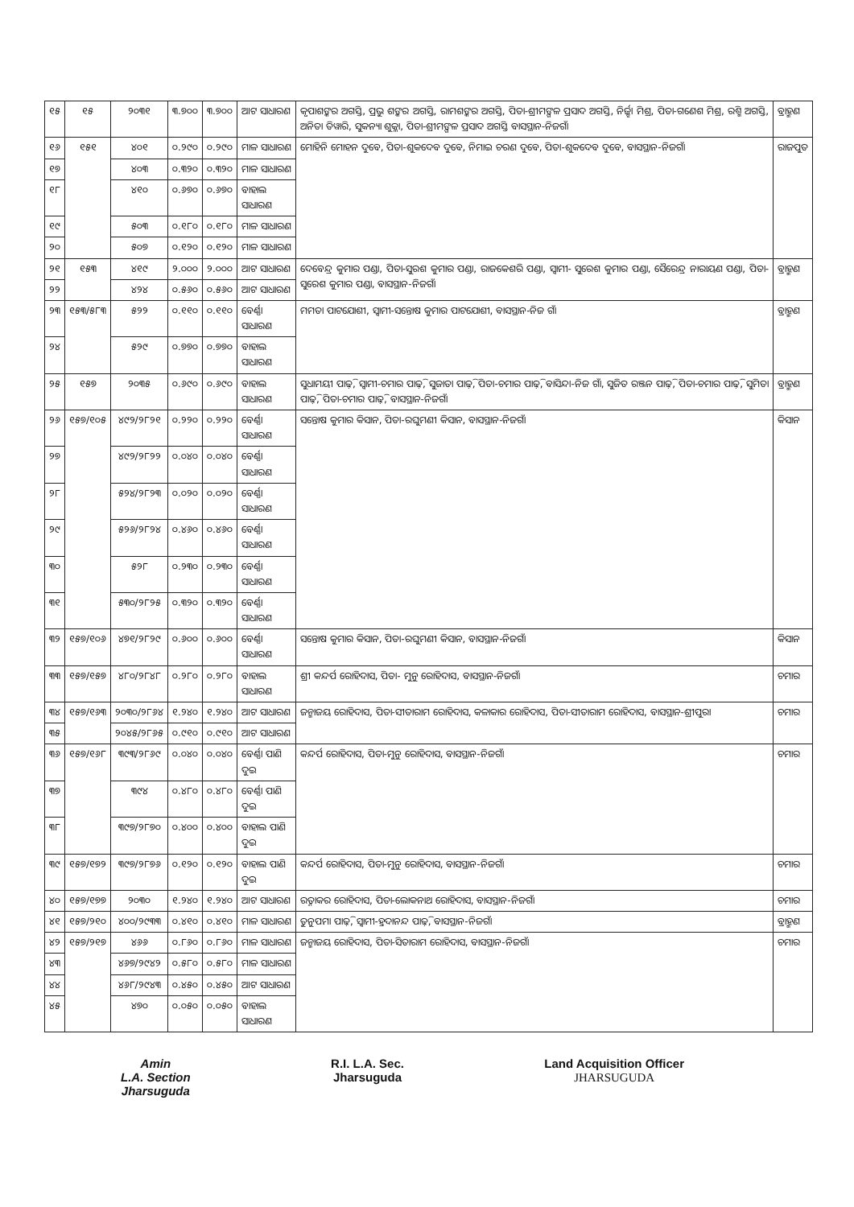| ୧୫ | ୧୫ | ୨୦୩୧ | ୩.୭୦୦ | ୩.୭୦୦ | ଆଟ ସାଧାରଣ | କୃପାଶଙ୍କର ଅଗସ୍ତି, ପ୍ରଭୁ ଶଙ୍କର ଅଗସ୍ତି, ରାମଶଙ୍କର ଅଗସ୍ତି, ପିତା-ଶ୍ରୀମଙ୍ଗଳ ପ୍ରସାଦ ଅଗସ୍ତି, ନିର୍ଜ୍ଝା ମିଶ୍ର, ପିତା-ଗଣେଶ ମିଶ୍ର, ରଶ୍ମି ଅଗସ୍ତି, ଅନିତା ତିୱାରି, ସୁକନ୍ୟା ଶୁକ୍ଳା, ପିତା-ଶ୍ରୀମଙ୍ଗଳ ପ୍ରସାଦ ଅଗସ୍ତି ବାସସ୍ଥାନ-ନିଜଗାଁ | ବ୍ରାହ୍ମଣ |
| ୧୬ | ୧୫୧ | ୪୦୧ | ୦.୨୯୦ | ୦.୨୯୦ | ମାଳ ସାଧାରଣ | ମୋହିନି ମୋହନ ଦୁବେ, ପିତା-ଶୁକଦେବ ଦୁବେ, ନିମାଇ ଚରଣ ଦୁବେ, ପିତା-ଶୁକଦେବ ଦୁବେ, ବାସସ୍ଥାନ-ନିଜଗାଁ | ରାଜପୁତ |
| ୧୭ | | ୪୦୩ | ୦.୩୨୦ | ୦.୩୨୦ | ମାଳ ସାଧାରଣ | | |
| ୧୮ | | ୪୧୦ | ୦.୬୭୦ | ୦.୬୭୦ | ବାହାଲ ସାଧାରଣ | | |
| ୧୯ | | ୫୦୩ | ୦.୧୮୦ | ୦.୧୮୦ | ମାଳ ସାଧାରଣ | | |
| ୨୦ | | ୫୦୭ | ୦.୧୨୦ | ୦.୧୨୦ | ମାଳ ସାଧାରଣ | | |
| ୨୧ | ୧୫୩ | ୪୧୯ | ୨.୦୦୦ | ୨.୦୦୦ | ଆଟ ସାଧାରଣ | ଦେବେନ୍ଦ୍ର କୁମାର ପଣ୍ଡା, ପିତା-ସୁରଶ କୁମାର ପଣ୍ଡା, ରାଜକେଶରି ପଣ୍ଡା, ସ୍ୱାମୀ- ସୁରେଶ କୁମାର ପଣ୍ଡା, ସୈରେନ୍ଦ୍ର ନାରାୟଣ ପଣ୍ଡା, ପିତା-ସୁରେଶ କୁମାର ପଣ୍ଡା, ବାସସ୍ଥାନ-ନିଜଗାଁ | ବ୍ରାହ୍ମଣ |
| ୨୨ | | ୪୨୪ | ୦.୫୬୦ | ୦.୫୬୦ | ଆଟ ସାଧାରଣ | | |
| ୨୩ | ୧୫୩/୫୮୩ | ୫୨୨ | ୦.୧୧୦ | ୦.୧୧୦ | ବେର୍ଣ୍ଣା ସାଧାରଣ | ମମତା ପାଟଯୋଶୀ, ସ୍ୱାମୀ-ସନ୍ତୋଷ କୁମାର ପାଟଯୋଶୀ, ବାସସ୍ଥାନ-ନିଜ ଗାଁ | ବ୍ରାହ୍ମଣ |
| ୨୪ | | ୫୨୯ | ୦.୭୭୦ | ୦.୭୭୦ | ବାହାଲ ସାଧାରଣ | | |
| ୨୫ | ୧୫୭ | ୨୦୩୫ | ୦.୬୯୦ | ୦.୬୯୦ | ବାହାଲ ସାଧାରଣ | ସୁଧାମୟୀ ପାଢ଼ି, ସ୍ୱାମୀ-ଚମାର ପାଢ଼ି, ସୁଜାତା ପାଢ଼ି, ପିତା-ଚମାର ପାଢ଼ି, ବାସିନ୍ଦା-ନିଜ ଗାଁ, ସୁଜିତ ରଞ୍ଜନ ପାଢ଼ି, ପିତା-ଚମାର ପାଢ଼ି, ସୁମିତା ପାଢ଼ି, ପିତା-ଚମାର ପାଢ଼ି, ବାସସ୍ଥାନ-ନିଜଗାଁ | ବ୍ରାହ୍ମଣ |
| ୨୬ | ୧୫୭/୧୦୫ | ୪୯୨/୨୮୨୧ | ୦.୨୨୦ | ୦.୨୨୦ | ବେର୍ଣ୍ଣା ସାଧାରଣ | ସନ୍ତୋଷ କୁମାର କିସାନ, ପିତା-ରଘୁମଣୀ କିସାନ, ବାସସ୍ଥାନ-ନିଜଗାଁ | କିସାନ |
| ୨୭ | | ୪୯୨/୨୮୨୨ | ୦.୦୪୦ | ୦.୦୪୦ | ବେର୍ଣ୍ଣା ସାଧାରଣ | | |
| ୨୮ | | ୫୨୪/୨୮୨୩ | ୦.୦୨୦ | ୦.୦୨୦ | ବେର୍ଣ୍ଣା ସାଧାରଣ | | |
| ୨୯ | | ୫୨୬/୨୮୨୪ | ୦.୪୬୦ | ୦.୪୬୦ | ବେର୍ଣ୍ଣା ସାଧାରଣ | | |
| ୩୦ | | ୫୨୮ | ୦.୨୩୦ | ୦.୨୩୦ | ବେର୍ଣ୍ଣା ସାଧାରଣ | | |
| ୩୧ | | ୫୩୦/୨୮୨୫ | ୦.୩୨୦ | ୦.୩୨୦ | ବେର୍ଣ୍ଣା ସାଧାରଣ | | |
| ୩୨ | ୧୫୭/୧୦୬ | ୪୭୧/୨୮୨୯ | ୦.୬୦୦ | ୦.୬୦୦ | ବେର୍ଣ୍ଣା ସାଧାରଣ | ସନ୍ତୋଷ କୁମାର କିସାନ, ପିତା-ରଘୁମଣୀ କିସାନ, ବାସସ୍ଥାନ-ନିଜଗାଁ | କିସାନ |
| ୩୩ | ୧୫୭/୧୫୭ | ୪୮୦/୨୮୪୮ | ୦.୨୮୦ | ୦.୨୮୦ | ବାହାଲ ସାଧାରଣ | ଶ୍ରୀ କନ୍ଦର୍ପ ରୋହିଦାସ, ପିତା- ମୁନୁ ରୋହିଦାସ, ବାସସ୍ଥାନ-ନିଜଗାଁ | ଚମାର |
| ୩୪ | ୧୫୭/୧୬୩ | ୨୦୩୦/୨୮୬୪ | ୧.୨୪୦ | ୧.୨୪୦ | ଆଟ ସାଧାରଣ | ଜନ୍ମାଜୟ ରୋହିଦାସ, ପିତା-ସୀତାରାମ ରୋହିଦାସ, କଳାକାର ରୋହିଦାସ, ପିତା-ସୀତାରାମ ରୋହିଦାସ, ବାସସ୍ଥାନ-ଶ୍ରୀପୁରା | ଚମାର |
| ୩୫ | | ୨୦୪୫/୨୮୬୫ | ୦.୯୧୦ | ୦.୯୧୦ | ଆଟ ସାଧାରଣ | | |
| ୩୬ | ୧୫୭/୧୬୮ | ୩୯୩/୨୮୬୯ | ୦.୦୪୦ | ୦.୦୪୦ | ବେର୍ଣ୍ଣା ପାଣି ଦୁଇ | କନ୍ଦର୍ପ ରୋହିଦାସ, ପିତା-ମୁନୁ ରୋହିଦାସ, ବାସସ୍ଥାନ-ନିଜଗାଁ | ଚମାର |
| ୩୭ | | ୩୯୪ | ୦.୪୮୦ | ୦.୪୮୦ | ବେର୍ଣ୍ଣା ପାଣି ଦୁଇ | | |
| ୩୮ | | ୩୯୭/୨୮୭୦ | ୦.୪୦୦ | ୦.୪୦୦ | ବାହାଲ ପାଣି ଦୁଇ | | |
| ୩୯ | ୧୫୭/୧୭୨ | ୩୯୭/୨୮୭୬ | ୦.୧୨୦ | ୦.୧୨୦ | ବାହାଲ ପାଣି ଦୁଇ | କନ୍ଦର୍ପ ରୋହିଦାସ, ପିତା-ମୁନୁ ରୋହିଦାସ, ବାସସ୍ଥାନ-ନିଜଗାଁ | ଚମାର |
| ୪୦ | ୧୫୭/୧୭୭ | ୨୦୩୦ | ୧.୨୪୦ | ୧.୨୪୦ | ଆଟ ସାଧାରଣ | ରତ୍ନାକର ରୋହିଦାସ, ପିତା-ଲୋକନାଥ ରୋହିଦାସ, ବାସସ୍ଥାନ-ନିଜଗାଁ | ଚମାର |
| ୪୧ | ୧୫୭/୨୧୦ | ୪୦୦/୨୯୩୩ | ୦.୪୧୦ | ୦.୪୧୦ | ମାଳ ସାଧାରଣ | ତୁନୁପମା ପାଢ଼ି, ସ୍ୱାମୀ-ହ୍ରଦାନନ୍ଦ ପାଢ଼ି, ବାସସ୍ଥାନ-ନିଜଗାଁ | ବ୍ରାହ୍ମଣ |
| ୪୨ | ୧୫୭/୨୧୭ | ୪୬୬ | ୦.୮୬୦ | ୦.୮୬୦ | ମାଳ ସାଧାରଣ | ଜନ୍ମାଜୟ ରୋହିଦାସ, ପିତା-ସିତାରାମ ରୋହିଦାସ, ବାସସ୍ଥାନ-ନିଜଗାଁ | ଚମାର |
| ୪୩ | | ୪୬୭/୨୯୪୨ | ୦.୫୮୦ | ୦.୫୮୦ | ମାଳ ସାଧାରଣ | | |
| ୪୪ | | ୪୬୮/୨୯୪୩ | ୦.୪୫୦ | ୦.୪୫୦ | ଆଟ ସାଧାରଣ | | |
| ୪୫ | | ୪୭୦ | ୦.୦୫୦ | ୦.୦୫୦ | ବାହାଲ ସାଧାରଣ | | |
Amin
L.A. Section
Jharsuguda
R.I. L.A. Sec.
Jharsuguda
Land Acquisition Officer
JHARSUGUDA